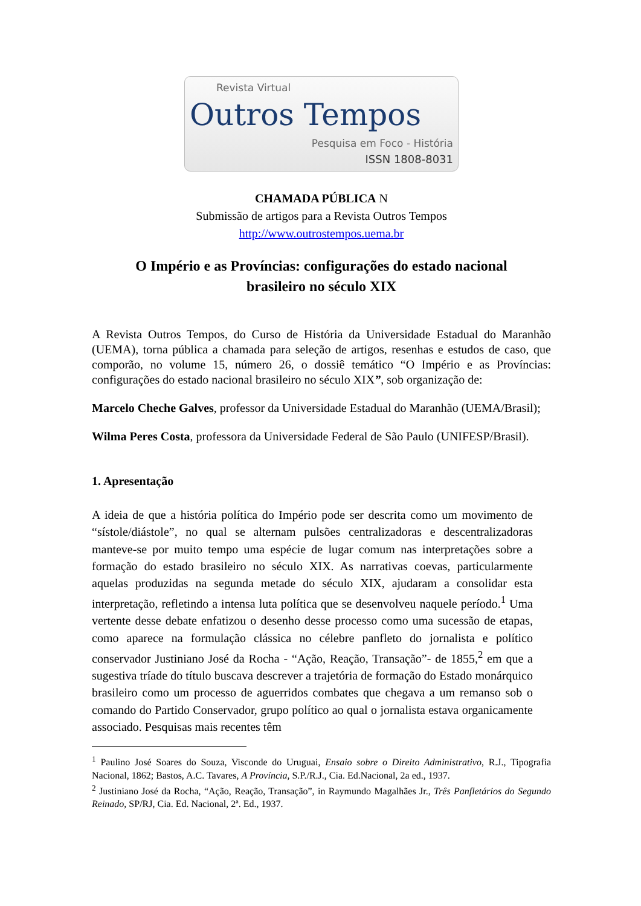Revista Virtual
Outros Tempos
Pesquisa em Foco - História
ISSN 1808-8031
CHAMADA PÚBLICA N
Submissão de artigos para a Revista Outros Tempos
http://www.outrostempos.uema.br
O Império e as Províncias: configurações do estado nacional
brasileiro no século XIX
A Revista Outros Tempos, do Curso de História da Universidade Estadual do Maranhão (UEMA), torna pública a chamada para seleção de artigos, resenhas e estudos de caso, que comporão, no volume 15, número 26, o dossiê temático “O Império e as Províncias: configurações do estado nacional brasileiro no século XIX”, sob organização de:
Marcelo Cheche Galves, professor da Universidade Estadual do Maranhão (UEMA/Brasil);
Wilma Peres Costa, professora da Universidade Federal de São Paulo (UNIFESP/Brasil).
1. Apresentação
A ideia de que a história política do Império pode ser descrita como um movimento de “sístole/diástole”, no qual se alternam pulsões centralizadoras e descentralizadoras manteve-se por muito tempo uma espécie de lugar comum nas interpretações sobre a formação do estado brasileiro no século XIX. As narrativas coevas, particularmente aquelas produzidas na segunda metade do século XIX, ajudaram a consolidar esta interpretação, refletindo a intensa luta política que se desenvolveu naquele período.<sup>1</sup> Uma vertente desse debate enfatizou o desenho desse processo como uma sucessão de etapas, como aparece na formulação clássica no célebre panfleto do jornalista e político conservador Justiniano José da Rocha - “Ação, Reação, Transação”- de 1855,<sup>2</sup> em que a sugestiva tríade do título buscava descrever a trajetória de formação do Estado monárquico brasileiro como um processo de aguerridos combates que chegava a um remanso sob o comando do Partido Conservador, grupo político ao qual o jornalista estava organicamente associado. Pesquisas mais recentes têm
<sup>1</sup> Paulino José Soares do Souza, Visconde do Uruguai, Ensaio sobre o Direito Administrativo, R.J., Tipografia Nacional, 1862; Bastos, A.C. Tavares, A Província, S.P./R.J., Cia. Ed.Nacional, 2a ed., 1937.
<sup>2</sup> Justiniano José da Rocha, “Ação, Reação, Transação”, in Raymundo Magalhães Jr., Três Panfletários do Segundo Reinado, SP/RJ, Cia. Ed. Nacional, 2ª. Ed., 1937.